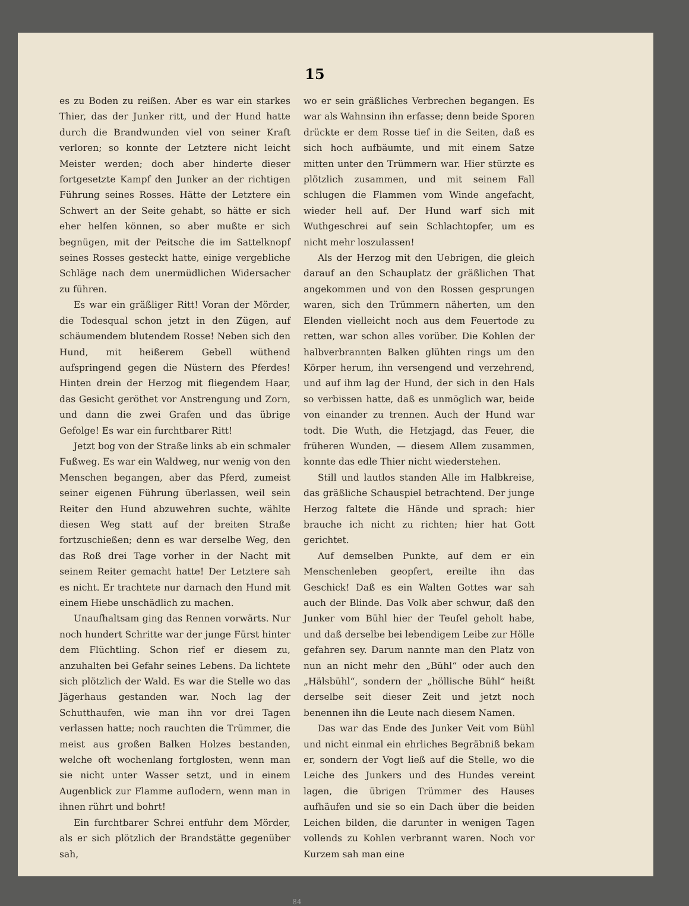15
es zu Boden zu reißen. Aber es war ein starkes Thier, das der Junker ritt, und der Hund hatte durch die Brandwunden viel von seiner Kraft verloren; so konnte der Letztere nicht leicht Meister werden; doch aber hinderte dieser fortgesetzte Kampf den Junker an der richtigen Führung seines Rosses. Hätte der Letztere ein Schwert an der Seite gehabt, so hätte er sich eher helfen können, so aber mußte er sich begnügen, mit der Peitsche die im Sattelknopf seines Rosses gesteckt hatte, einige vergebliche Schläge nach dem unermüdlichen Widersacher zu führen.
Es war ein gräßliger Ritt! Voran der Mörder, die Todesqual schon jetzt in den Zügen, auf schäumendem blutendem Rosse! Neben sich den Hund, mit heißerem Gebell wüthend aufspringend gegen die Nüstern des Pferdes! Hinten drein der Herzog mit fliegendem Haar, das Gesicht geröthet vor Anstrengung und Zorn, und dann die zwei Grafen und das übrige Gefolge! Es war ein furchtbarer Ritt!
Jetzt bog von der Straße links ab ein schmaler Fußweg. Es war ein Waldweg, nur wenig von den Menschen begangen, aber das Pferd, zumeist seiner eigenen Führung überlassen, weil sein Reiter den Hund abzuwehren suchte, wählte diesen Weg statt auf der breiten Straße fortzuschießen; denn es war derselbe Weg, den das Roß drei Tage vorher in der Nacht mit seinem Reiter gemacht hatte! Der Letztere sah es nicht. Er trachtete nur darnach den Hund mit einem Hiebe unschädlich zu machen.
Unaufhaltsam ging das Rennen vorwärts. Nur noch hundert Schritte war der junge Fürst hinter dem Flüchtling. Schon rief er diesem zu, anzuhalten bei Gefahr seines Lebens. Da lichtete sich plötzlich der Wald. Es war die Stelle wo das Jägerhaus gestanden war. Noch lag der Schutthaufen, wie man ihn vor drei Tagen verlassen hatte; noch rauchten die Trümmer, die meist aus großen Balken Holzes bestanden, welche oft wochenlang fortglosten, wenn man sie nicht unter Wasser setzt, und in einem Augenblick zur Flamme auflodern, wenn man in ihnen rührt und bohrt!
Ein furchtbarer Schrei entfuhr dem Mörder, als er sich plötzlich der Brandstätte gegenüber sah,
wo er sein gräßliches Verbrechen begangen. Es war als Wahnsinn ihn erfasse; denn beide Sporen drückte er dem Rosse tief in die Seiten, daß es sich hoch aufbäumte, und mit einem Satze mitten unter den Trümmern war. Hier stürzte es plötzlich zusammen, und mit seinem Fall schlugen die Flammen vom Winde angefacht, wieder hell auf. Der Hund warf sich mit Wuthgeschrei auf sein Schlachtopfer, um es nicht mehr loszulassen!
Als der Herzog mit den Uebrigen, die gleich darauf an den Schauplatz der gräßlichen That angekommen und von den Rossen gesprungen waren, sich den Trümmern näherten, um den Elenden vielleicht noch aus dem Feuertode zu retten, war schon alles vorüber. Die Kohlen der halbverbrannten Balken glühten rings um den Körper herum, ihn versengend und verzehrend, und auf ihm lag der Hund, der sich in den Hals so verbissen hatte, daß es unmöglich war, beide von einander zu trennen. Auch der Hund war todt. Die Wuth, die Hetzjagd, das Feuer, die früheren Wunden, — diesem Allem zusammen, konnte das edle Thier nicht wiederstehen.
Still und lautlos standen Alle im Halbkreise, das gräßliche Schauspiel betrachtend. Der junge Herzog faltete die Hände und sprach: hier brauche ich nicht zu richten; hier hat Gott gerichtet.
Auf demselben Punkte, auf dem er ein Menschenleben geopfert, ereilte ihn das Geschick! Daß es ein Walten Gottes war sah auch der Blinde. Das Volk aber schwur, daß den Junker vom Bühl hier der Teufel geholt habe, und daß derselbe bei lebendigem Leibe zur Hölle gefahren sey. Darum nannte man den Platz von nun an nicht mehr den „Bühl“ oder auch den „Hälsbühl“, sondern der „höllische Bühl“ heißt derselbe seit dieser Zeit und jetzt noch benennen ihn die Leute nach diesem Namen.
Das war das Ende des Junker Veit vom Bühl und nicht einmal ein ehrliches Begräbniß bekam er, sondern der Vogt ließ auf die Stelle, wo die Leiche des Junkers und des Hundes vereint lagen, die übrigen Trümmer des Hauses aufhäufen und sie so ein Dach über die beiden Leichen bilden, die darunter in wenigen Tagen vollends zu Kohlen verbrannt waren. Noch vor Kurzem sah man eine
84